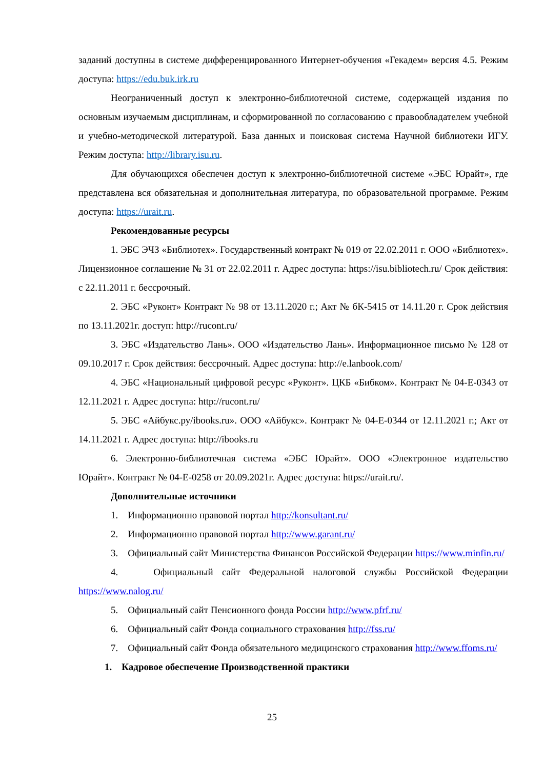заданий доступны в системе дифференцированного Интернет-обучения «Гекадем» версия 4.5. Режим доступа: https://edu.buk.irk.ru
Неограниченный доступ к электронно-библиотечной системе, содержащей издания по основным изучаемым дисциплинам, и сформированной по согласованию с правообладателем учебной и учебно-методической литературой. База данных и поисковая система Научной библиотеки ИГУ. Режим доступа: http://library.isu.ru.
Для обучающихся обеспечен доступ к электронно-библиотечной системе «ЭБС Юрайт», где представлена вся обязательная и дополнительная литература, по образовательной программе. Режим доступа: https://urait.ru.
Рекомендованные ресурсы
1. ЭБС ЭЧЗ «Библиотех». Государственный контракт № 019 от 22.02.2011 г. ООО «Библиотех». Лицензионное соглашение № 31 от 22.02.2011 г. Адрес доступа: https://isu.bibliotech.ru/ Срок действия: с 22.11.2011 г. бессрочный.
2. ЭБС «Руконт» Контракт № 98 от 13.11.2020 г.; Акт № бК-5415 от 14.11.20 г. Срок действия по 13.11.2021г. доступ: http://rucont.ru/
3. ЭБС «Издательство Лань». ООО «Издательство Лань». Информационное письмо № 128 от 09.10.2017 г. Срок действия: бессрочный. Адрес доступа: http://e.lanbook.com/
4. ЭБС «Национальный цифровой ресурс «Руконт». ЦКБ «Бибком». Контракт № 04-Е-0343 от 12.11.2021 г. Адрес доступа: http://rucont.ru/
5. ЭБС «Айбукс.ру/ibooks.ru». ООО «Айбукс». Контракт № 04-Е-0344 от 12.11.2021 г.; Акт от 14.11.2021 г. Адрес доступа: http://ibooks.ru
6. Электронно-библиотечная система «ЭБС Юрайт». ООО «Электронное издательство Юрайт». Контракт № 04-Е-0258 от 20.09.2021г. Адрес доступа: https://urait.ru/.
Дополнительные источники
1. Информационно правовой портал http://konsultant.ru/
2. Информационно правовой портал http://www.garant.ru/
3. Официальный сайт Министерства Финансов Российской Федерации https://www.minfin.ru/
4. Официальный сайт Федеральной налоговой службы Российской Федерации https://www.nalog.ru/
5. Официальный сайт Пенсионного фонда России http://www.pfrf.ru/
6. Официальный сайт Фонда социального страхования http://fss.ru/
7. Официальный сайт Фонда обязательного медицинского страхования http://www.ffoms.ru/
1. Кадровое обеспечение Производственной практики
25